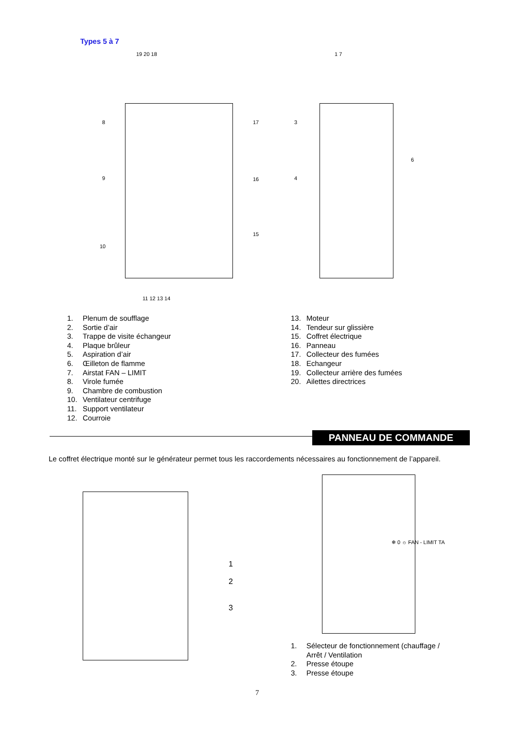Types 5 à 7
19 20 18 1 7
8 17 3
6
9 16 4
15
10
11 12 13 14
❄ 0 ☼ FAN - LIMIT TA
1
2
3
1. Plenum de soufflage
2. Sortie d’air
3. Trappe de visite échangeur
4. Plaque brûleur
5. Aspiration d’air
6. Œilleton de flamme
7. Airstat FAN – LIMIT
8. Virole fumée
9. Chambre de combustion
10. Ventilateur centrifuge
11. Support ventilateur
12. Courroie
13. Moteur
14. Tendeur sur glissière
15. Coffret électrique
16. Panneau
17. Collecteur des fumées
18. Echangeur
19. Collecteur arrière des fumées
20. Ailettes directrices
PANNEAU DE COMMANDE
Le coffret électrique monté sur le générateur permet tous les raccordements nécessaires au fonctionnement de l’appareil.
1. Sélecteur de fonctionnement (chauffage /
Arrêt / Ventilation
2. Presse étoupe
3. Presse étoupe
7